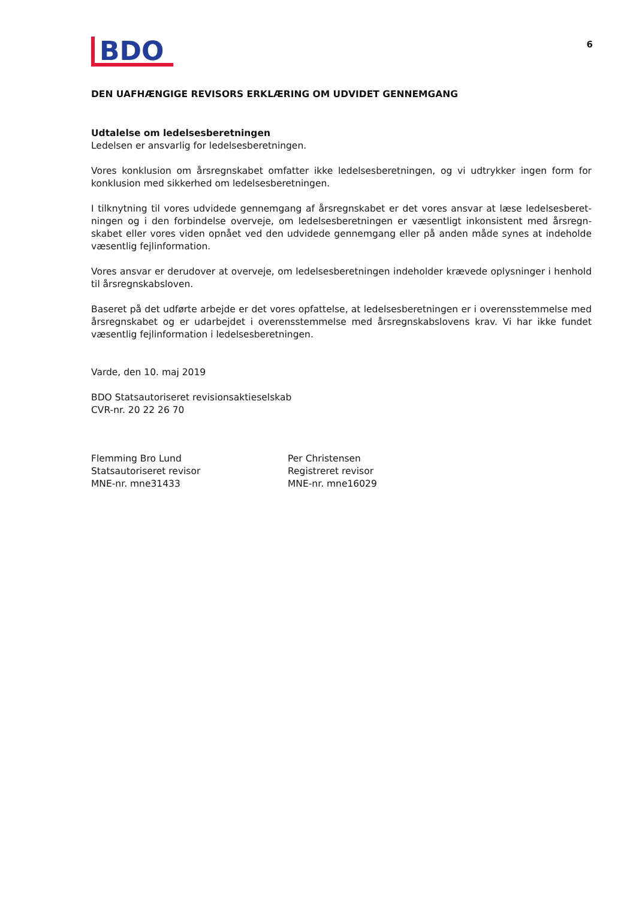BDO
6
DEN UAFHÆNGIGE REVISORS ERKLÆRING OM UDVIDET GENNEMGANG
Udtalelse om ledelsesberetningen
Ledelsen er ansvarlig for ledelsesberetningen.
Vores konklusion om årsregnskabet omfatter ikke ledelsesberetningen, og vi udtrykker ingen form for konklusion med sikkerhed om ledelsesberetningen.
I tilknytning til vores udvidede gennemgang af årsregnskabet er det vores ansvar at læse ledelsesberet­ningen og i den forbindelse overveje, om ledelsesberetningen er væsentligt inkonsistent med årsregn­skabet eller vores viden opnået ved den udvidede gennemgang eller på anden måde synes at indeholde væsentlig fejlinformation.
Vores ansvar er derudover at overveje, om ledelsesberetningen indeholder krævede oplysninger i henhold til årsregnskabsloven.
Baseret på det udførte arbejde er det vores opfattelse, at ledelsesberetningen er i overensstemmelse med årsregnskabet og er udarbejdet i overensstemmelse med årsregnskabslovens krav. Vi har ikke fundet væsentlig fejlinformation i ledelsesberetningen.
Varde, den 10. maj 2019
BDO Statsautoriseret revisionsaktieselskab
CVR-nr. 20 22 26 70
Flemming Bro Lund
Statsautoriseret revisor
MNE-nr. mne31433
Per Christensen
Registreret revisor
MNE-nr. mne16029